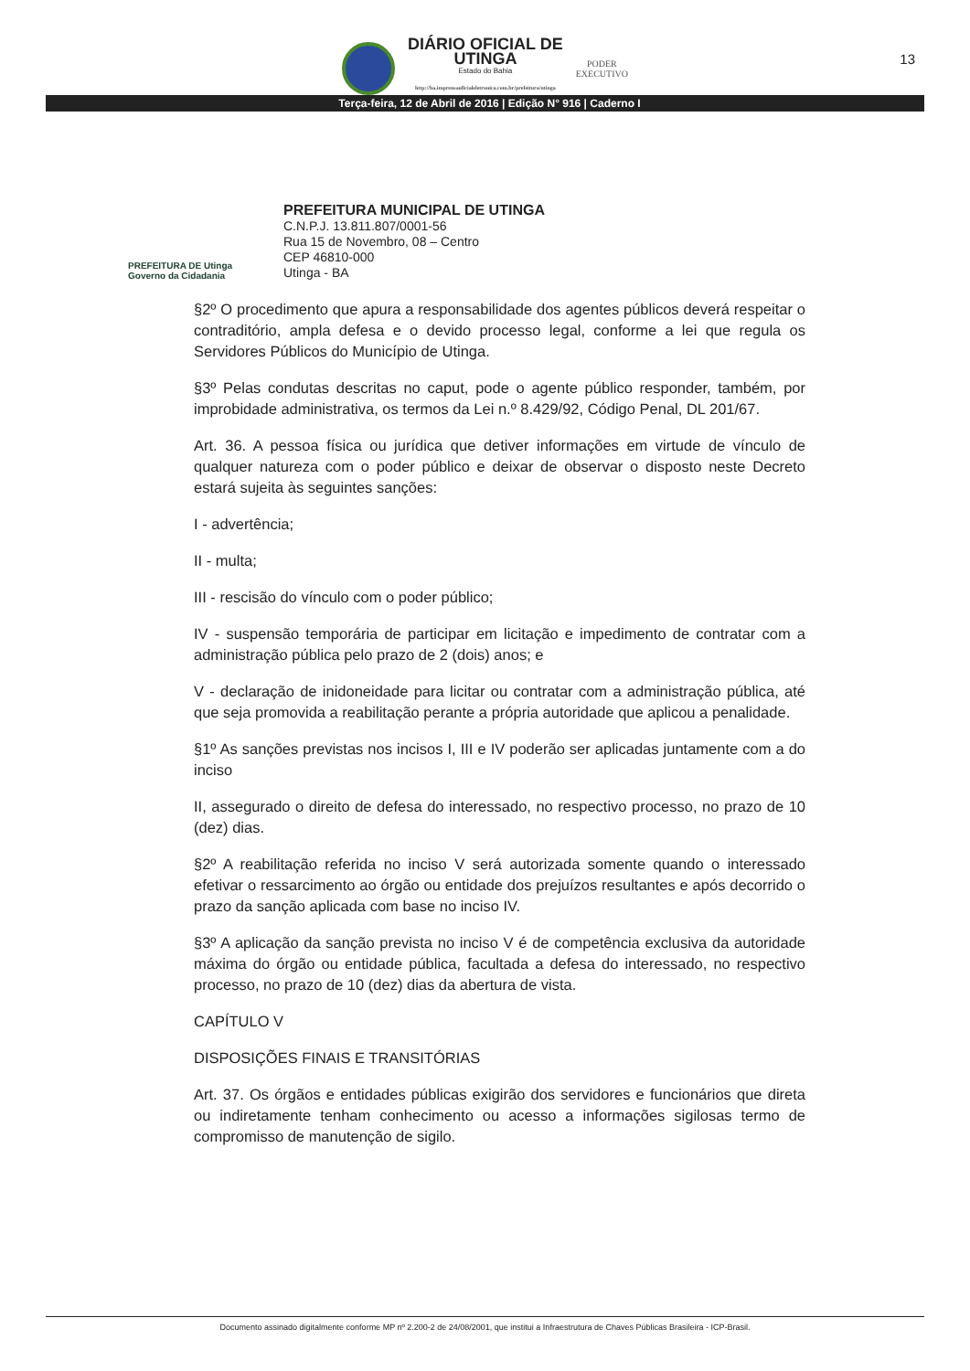DIÁRIO OFICIAL DE
UTINGA
Estado do Bahia
http://ba.imprensaoficialeletronica.com.br/prefeitura/utinga
PODER
EXECUTIVO
13
Terça-feira, 12 de Abril de 2016 | Edição N° 916 | Caderno I
PREFEITURA DE Utinga Governo da Cidadania
PREFEITURA MUNICIPAL DE UTINGA
C.N.P.J. 13.811.807/0001-56
Rua 15 de Novembro, 08 – Centro
CEP 46810-000
Utinga - BA
§2º O procedimento que apura a responsabilidade dos agentes públicos deverá respeitar o contraditório, ampla defesa e o devido processo legal, conforme a lei que regula os Servidores Públicos do Município de Utinga.
§3º Pelas condutas descritas no caput, pode o agente público responder, também, por improbidade administrativa, os termos da Lei n.º 8.429/92, Código Penal, DL 201/67.
Art. 36. A pessoa física ou jurídica que detiver informações em virtude de vínculo de qualquer natureza com o poder público e deixar de observar o disposto neste Decreto estará sujeita às seguintes sanções:
I - advertência;
II - multa;
III - rescisão do vínculo com o poder público;
IV - suspensão temporária de participar em licitação e impedimento de contratar com a administração pública pelo prazo de 2 (dois) anos; e
V - declaração de inidoneidade para licitar ou contratar com a administração pública, até que seja promovida a reabilitação perante a própria autoridade que aplicou a penalidade.
§1º As sanções previstas nos incisos I, III e IV poderão ser aplicadas juntamente com a do inciso
II, assegurado o direito de defesa do interessado, no respectivo processo, no prazo de 10 (dez) dias.
§2º A reabilitação referida no inciso V será autorizada somente quando o interessado efetivar o ressarcimento ao órgão ou entidade dos prejuízos resultantes e após decorrido o prazo da sanção aplicada com base no inciso IV.
§3º A aplicação da sanção prevista no inciso V é de competência exclusiva da autoridade máxima do órgão ou entidade pública, facultada a defesa do interessado, no respectivo processo, no prazo de 10 (dez) dias da abertura de vista.
CAPÍTULO V
DISPOSIÇÕES FINAIS E TRANSITÓRIAS
Art. 37. Os órgãos e entidades públicas exigirão dos servidores e funcionários que direta ou indiretamente tenham conhecimento ou acesso a informações sigilosas termo de compromisso de manutenção de sigilo.
Documento assinado digitalmente conforme MP nº 2.200-2 de 24/08/2001, que institui a Infraestrutura de Chaves Públicas Brasileira - ICP-Brasil.